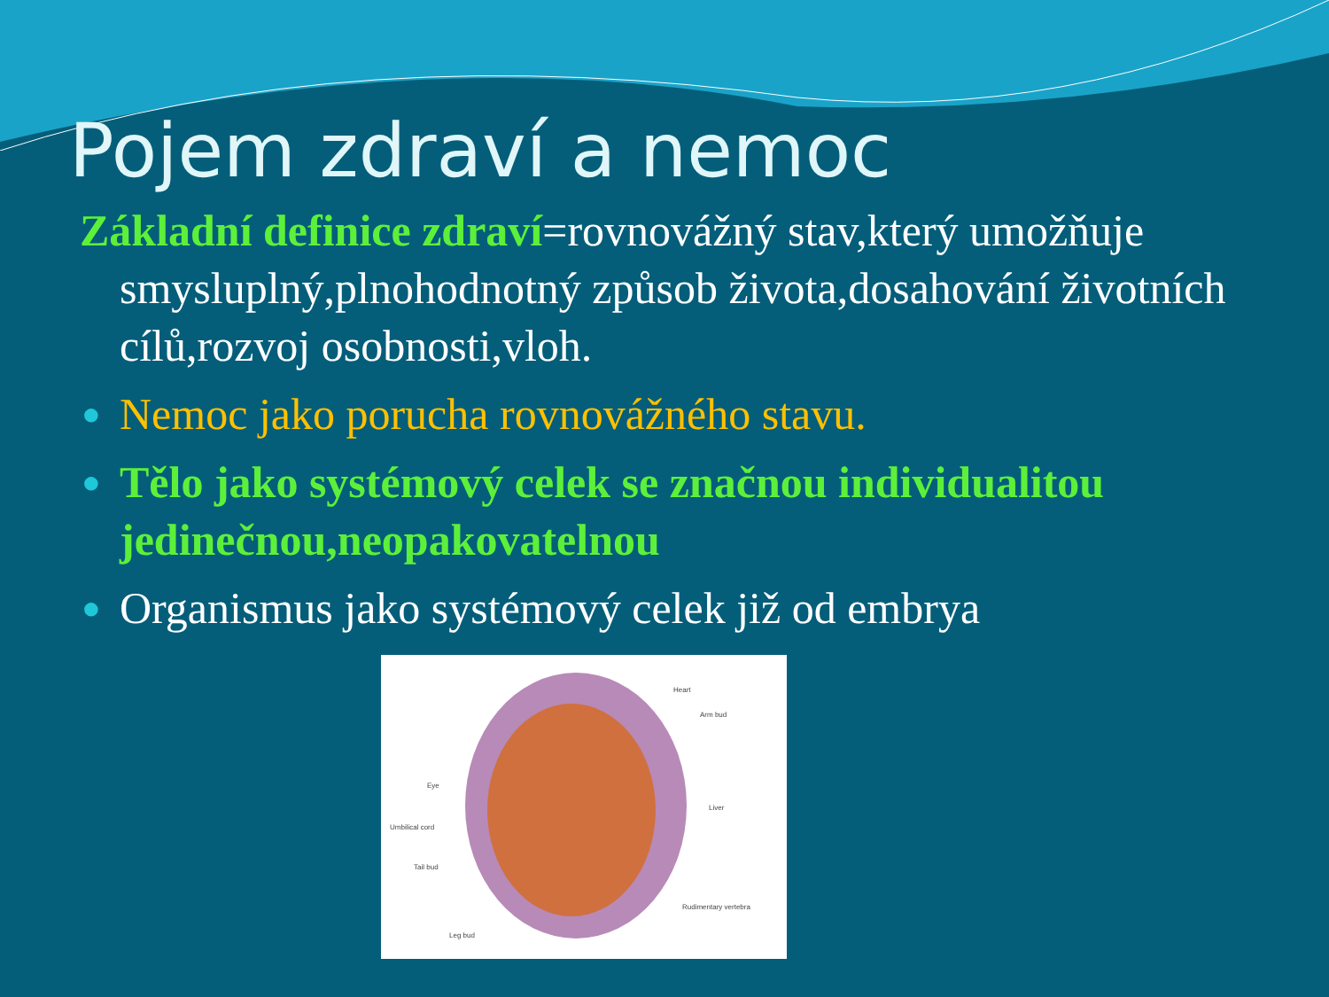Pojem zdraví a nemoc
Základní definice zdraví=rovnovážný stav,který umožňuje smysluplný,plnohodnotný způsob života,dosahování životních cílů,rozvoj osobnosti,vloh.
● Nemoc jako porucha rovnovážného stavu.
● Tělo jako systémový celek se značnou individualitou jedinečnou,neopakovatelnou
● Organismus jako systémový celek již od embrya
Heart
Arm bud
Eye
Liver
Umbilical cord
Tail bud
Rudimentary vertebra
Leg bud